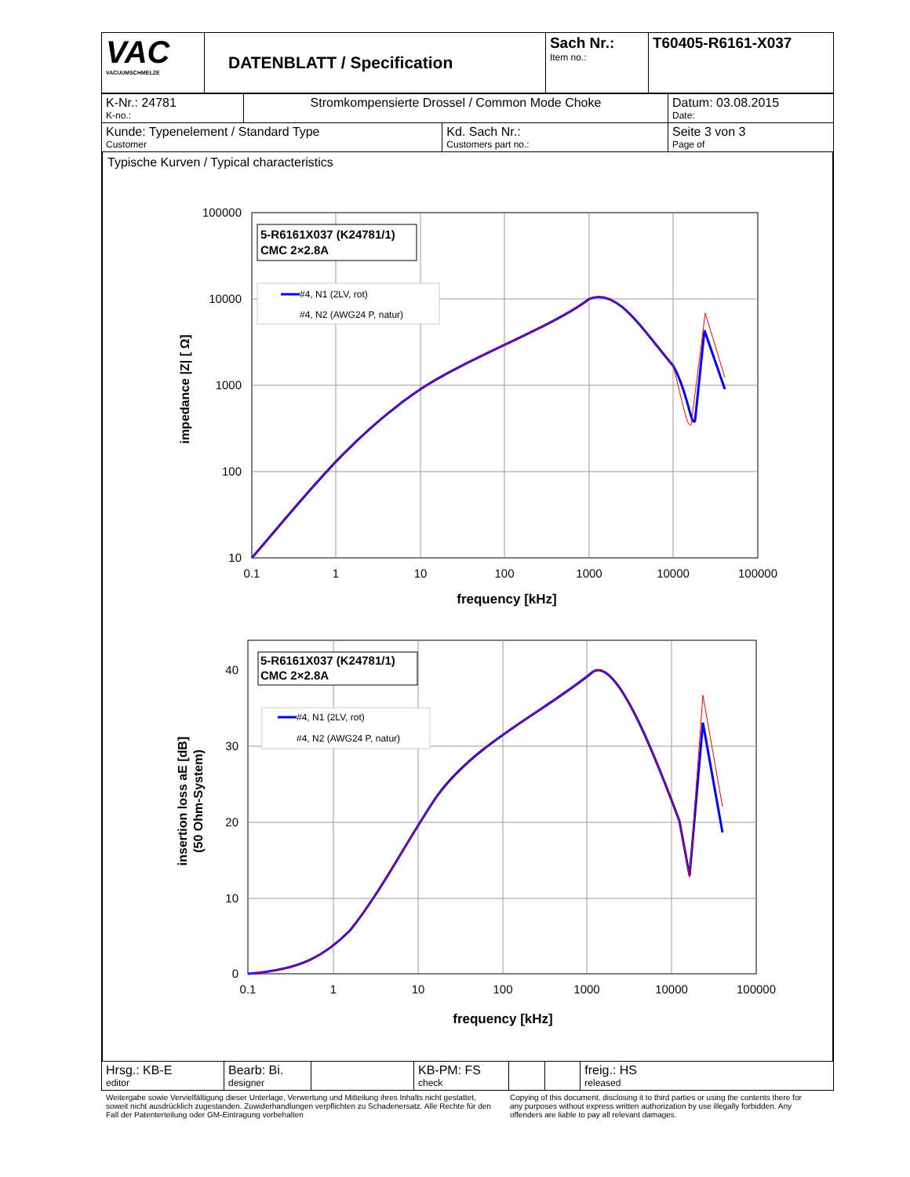| VAC VACUUMSCHMELZE | DATENBLATT / Specification | Sach Nr.: Item no.: | T60405-R6161-X037 |
| K-Nr.: 24781 K-no.: | Stromkompensierte Drossel / Common Mode Choke | | Datum: 03.08.2015 Date: |
| Kunde: Typenelement / Standard Type Customer | | Kd. Sach Nr.: Customers part no.: | Seite 3 von 3 Page of |
Typische Kurven / Typical characteristics
100000
10000
1000
100
10
0.1
1
10
100
1000
10000
100000
frequency [kHz]
impedance |Z| [ Ω]
5-R6161X037 (K24781/1)
CMC 2×2.8A
#4, N1 (2LV, rot)
#4, N2 (AWG24 P, natur)
40
30
20
10
0
0.1
1
10
100
1000
10000
100000
frequency [kHz]
insertion loss aE [dB]
(50 Ohm-System)
5-R6161X037 (K24781/1)
CMC 2×2.8A
#4, N1 (2LV, rot)
#4, N2 (AWG24 P, natur)
| Hrsg.: KB-E editor | Bearb: Bi. designer | | KB-PM: FS check | | | freig.: HS released |
Weitergabe sowie Vervielfältigung dieser Unterlage, Verwertung und Mitteilung ihres Inhalts nicht gestattet, soweit nicht ausdrücklich zugestanden. Zuwiderhandlungen verpflichten zu Schadenersatz. Alle Rechte für den Fall der Patenterteilung oder GM-Eintragung vorbehalten
Copying of this document, disclosing it to third parties or using the contents there for any purposes without express written authorization by use illegally forbidden. Any offenders are liable to pay all relevant damages.